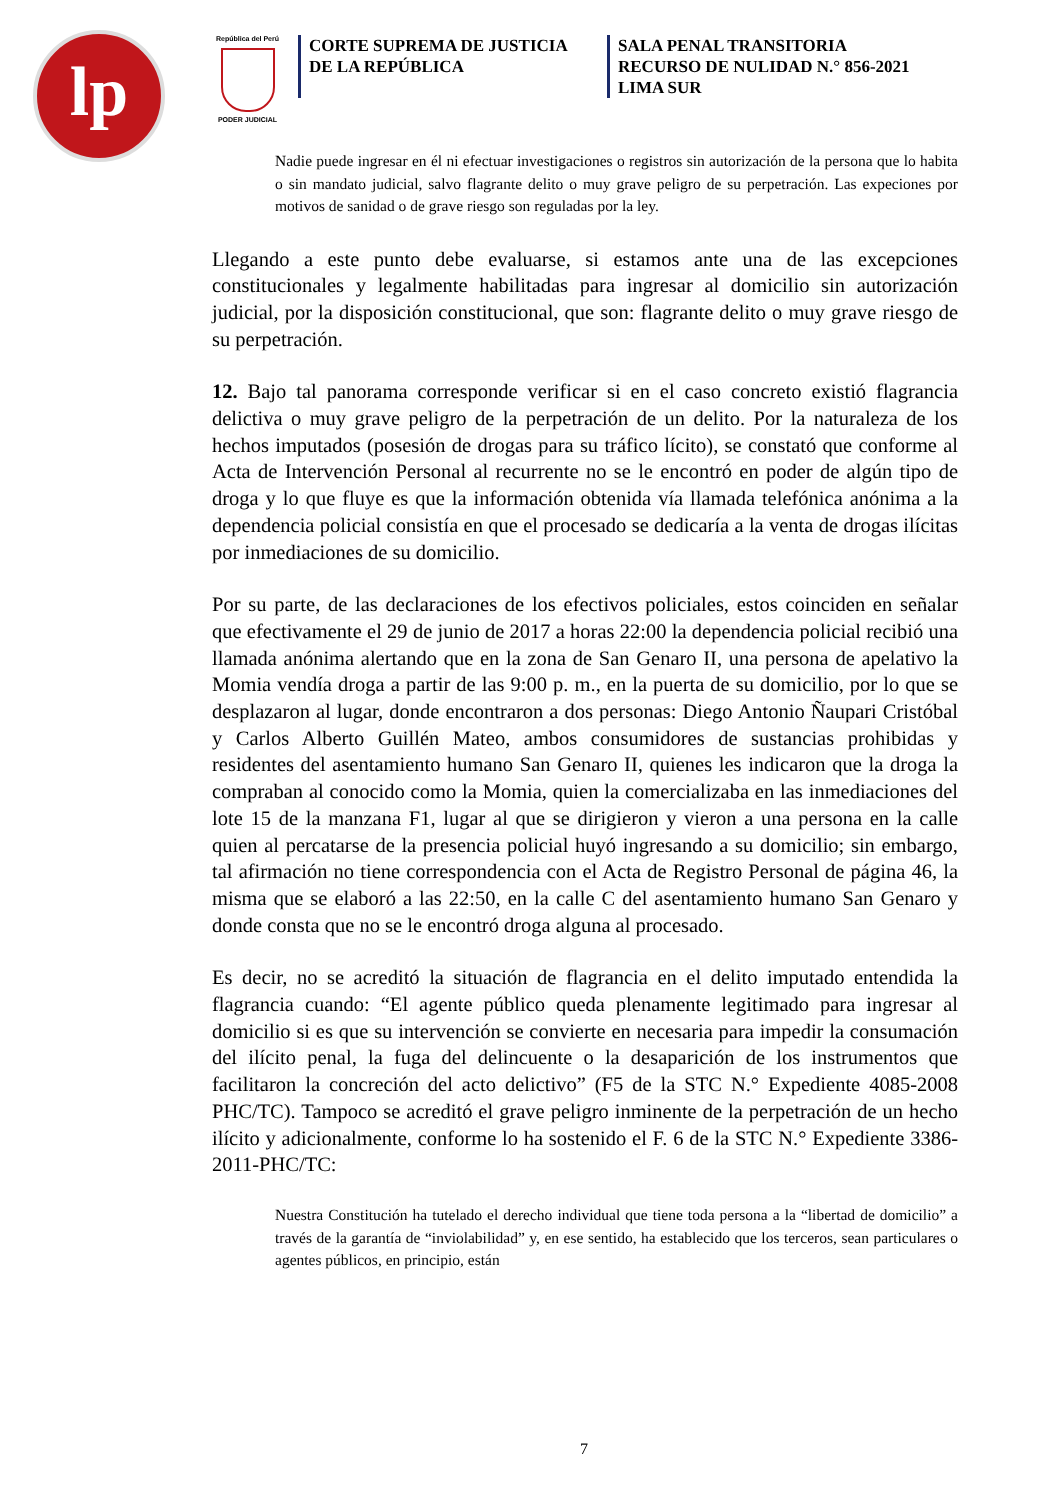lp
República del Perú
PODER JUDICIAL
CORTE SUPREMA DE JUSTICIA
DE LA REPÚBLICA
SALA PENAL TRANSITORIA
RECURSO DE NULIDAD N.° 856-2021
LIMA SUR
Nadie puede ingresar en él ni efectuar investigaciones o registros sin autorización de la persona que lo habita o sin mandato judicial, salvo flagrante delito o muy grave peligro de su perpetración. Las expeciones por motivos de sanidad o de grave riesgo son reguladas por la ley.
Llegando a este punto debe evaluarse, si estamos ante una de las excepciones constitucionales y legalmente habilitadas para ingresar al domicilio sin autorización judicial, por la disposición constitucional, que son: flagrante delito o muy grave riesgo de su perpetración.
12. Bajo tal panorama corresponde verificar si en el caso concreto existió flagrancia delictiva o muy grave peligro de la perpetración de un delito. Por la naturaleza de los hechos imputados (posesión de drogas para su tráfico lícito), se constató que conforme al Acta de Intervención Personal al recurrente no se le encontró en poder de algún tipo de droga y lo que fluye es que la información obtenida vía llamada telefónica anónima a la dependencia policial consistía en que el procesado se dedicaría a la venta de drogas ilícitas por inmediaciones de su domicilio.
Por su parte, de las declaraciones de los efectivos policiales, estos coinciden en señalar que efectivamente el 29 de junio de 2017 a horas 22:00 la dependencia policial recibió una llamada anónima alertando que en la zona de San Genaro II, una persona de apelativo la Momia vendía droga a partir de las 9:00 p. m., en la puerta de su domicilio, por lo que se desplazaron al lugar, donde encontraron a dos personas: Diego Antonio Ñaupari Cristóbal y Carlos Alberto Guillén Mateo, ambos consumidores de sustancias prohibidas y residentes del asentamiento humano San Genaro II, quienes les indicaron que la droga la compraban al conocido como la Momia, quien la comercializaba en las inmediaciones del lote 15 de la manzana F1, lugar al que se dirigieron y vieron a una persona en la calle quien al percatarse de la presencia policial huyó ingresando a su domicilio; sin embargo, tal afirmación no tiene correspondencia con el Acta de Registro Personal de página 46, la misma que se elaboró a las 22:50, en la calle C del asentamiento humano San Genaro y donde consta que no se le encontró droga alguna al procesado.
Es decir, no se acreditó la situación de flagrancia en el delito imputado entendida la flagrancia cuando: “El agente público queda plenamente legitimado para ingresar al domicilio si es que su intervención se convierte en necesaria para impedir la consumación del ilícito penal, la fuga del delincuente o la desaparición de los instrumentos que facilitaron la concreción del acto delictivo” (F5 de la STC N.° Expediente 4085-2008 PHC/TC). Tampoco se acreditó el grave peligro inminente de la perpetración de un hecho ilícito y adicionalmente, conforme lo ha sostenido el F. 6 de la STC N.° Expediente 3386-2011-PHC/TC:
Nuestra Constitución ha tutelado el derecho individual que tiene toda persona a la “libertad de domicilio” a través de la garantía de “inviolabilidad” y, en ese sentido, ha establecido que los terceros, sean particulares o agentes públicos, en principio, están
7